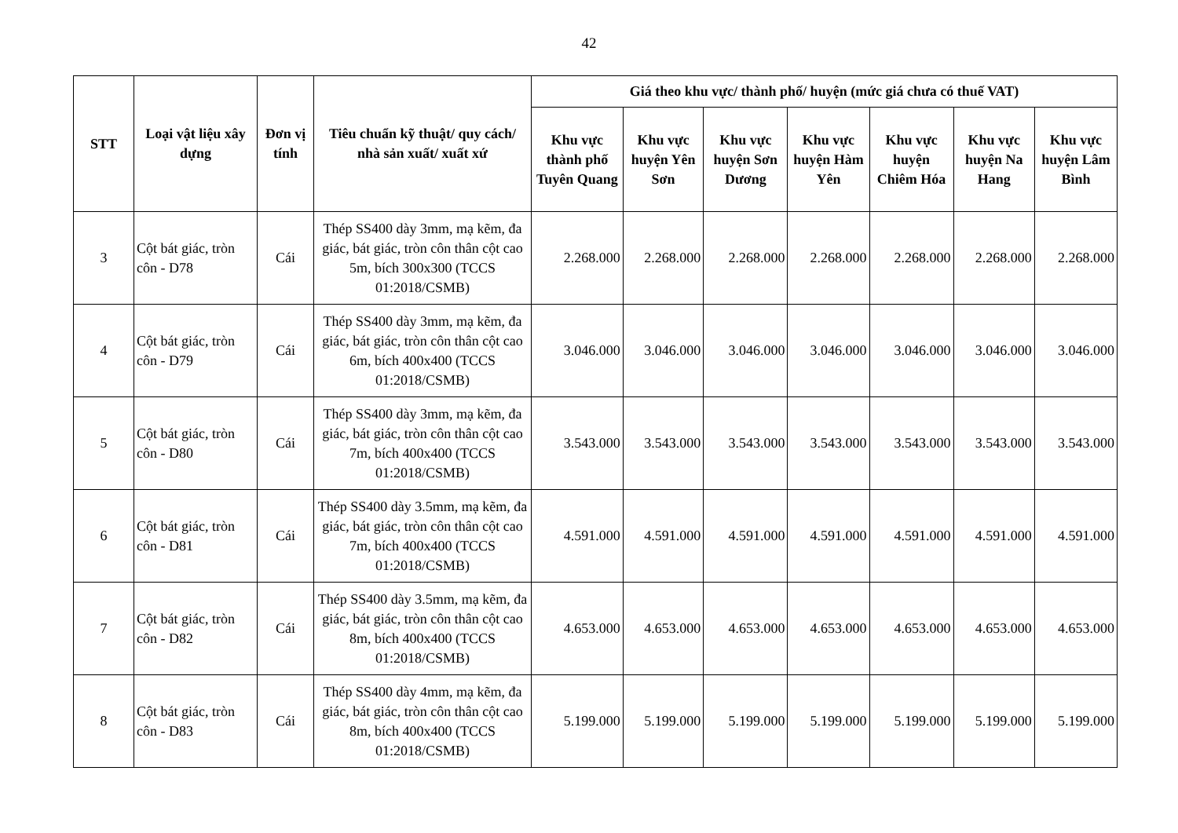42
| STT | Loại vật liệu xây dựng | Đơn vị tính | Tiêu chuẩn kỹ thuật/ quy cách/ nhà sản xuất/ xuất xứ | Giá theo khu vực/ thành phố/ huyện (mức giá chưa có thuế VAT) | | | | | | |
| --- | --- | --- | --- | --- | --- | --- | --- | --- | --- | --- |
| | | | | Khu vực thành phố Tuyên Quang | Khu vực huyện Yên Sơn | Khu vực huyện Sơn Dương | Khu vực huyện Hàm Yên | Khu vực huyện Chiêm Hóa | Khu vực huyện Na Hang | Khu vực huyện Lâm Bình |
| 3 | Cột bát giác, tròn côn - D78 | Cái | Thép SS400 dày 3mm, mạ kẽm, đa giác, bát giác, tròn côn thân cột cao 5m, bích 300x300 (TCCS 01:2018/CSMB) | 2.268.000 | 2.268.000 | 2.268.000 | 2.268.000 | 2.268.000 | 2.268.000 | 2.268.000 |
| 4 | Cột bát giác, tròn côn - D79 | Cái | Thép SS400 dày 3mm, mạ kẽm, đa giác, bát giác, tròn côn thân cột cao 6m, bích 400x400 (TCCS 01:2018/CSMB) | 3.046.000 | 3.046.000 | 3.046.000 | 3.046.000 | 3.046.000 | 3.046.000 | 3.046.000 |
| 5 | Cột bát giác, tròn côn - D80 | Cái | Thép SS400 dày 3mm, mạ kẽm, đa giác, bát giác, tròn côn thân cột cao 7m, bích 400x400 (TCCS 01:2018/CSMB) | 3.543.000 | 3.543.000 | 3.543.000 | 3.543.000 | 3.543.000 | 3.543.000 | 3.543.000 |
| 6 | Cột bát giác, tròn côn - D81 | Cái | Thép SS400 dày 3.5mm, mạ kẽm, đa giác, bát giác, tròn côn thân cột cao 7m, bích 400x400 (TCCS 01:2018/CSMB) | 4.591.000 | 4.591.000 | 4.591.000 | 4.591.000 | 4.591.000 | 4.591.000 | 4.591.000 |
| 7 | Cột bát giác, tròn côn - D82 | Cái | Thép SS400 dày 3.5mm, mạ kẽm, đa giác, bát giác, tròn côn thân cột cao 8m, bích 400x400 (TCCS 01:2018/CSMB) | 4.653.000 | 4.653.000 | 4.653.000 | 4.653.000 | 4.653.000 | 4.653.000 | 4.653.000 |
| 8 | Cột bát giác, tròn côn - D83 | Cái | Thép SS400 dày 4mm, mạ kẽm, đa giác, bát giác, tròn côn thân cột cao 8m, bích 400x400 (TCCS 01:2018/CSMB) | 5.199.000 | 5.199.000 | 5.199.000 | 5.199.000 | 5.199.000 | 5.199.000 | 5.199.000 |